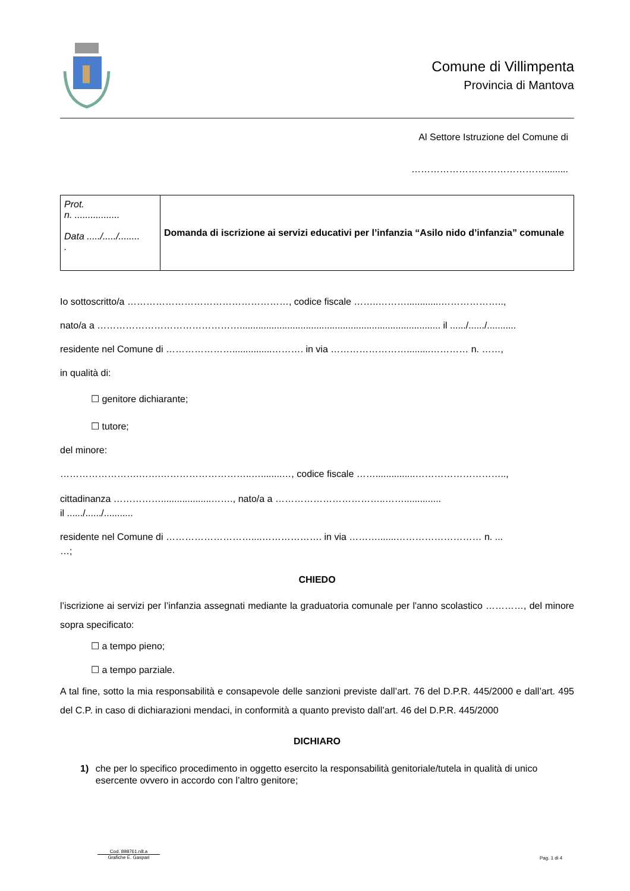Comune di Villimpenta
Provincia di Mantova
Al Settore Istruzione del Comune di
…………………………………….........
| Prot. n. ................. Data ...../...../........ . | Domanda di iscrizione ai servizi educativi per l’infanzia “Asilo nido d’infanzia” comunale |
Io sottoscritto/a ……………………………………………, codice fiscale ……..……….............………………..,
nato/a a ………………………………………............................................................................ il ....../....../...........
residente nel Comune di …………………...............………. in via …………………….........………… n. ……,
in qualità di:
☐ genitore dichiarante;
☐ tutore;
del minore:
…………………….…….………………………..…........…, codice fiscale ……...............………………………..,
cittadinanza ……………...................……., nato/a a ……………………………..……..............
il ....../....../...........
residente nel Comune di ………………………....………………. in via ……….......……………………… n. ...
…;
CHIEDO
l’iscrizione ai servizi per l’infanzia assegnati mediante la graduatoria comunale per l'anno scolastico …………, del minore sopra specificato:
☐ a tempo pieno;
☐ a tempo parziale.
A tal fine, sotto la mia responsabilità e consapevole delle sanzioni previste dall’art. 76 del D.P.R. 445/2000 e dall’art. 495 del C.P. in caso di dichiarazioni mendaci, in conformità a quanto previsto dall’art. 46 del D.P.R. 445/2000
DICHIARO
1) che per lo specifico procedimento in oggetto esercito la responsabilità genitoriale/tutela in qualità di unico esercente ovvero in accordo con l’altro genitore;
Cod. 898761.n8.a
Grafiche E. Gaspari
Pag. 1 di 4